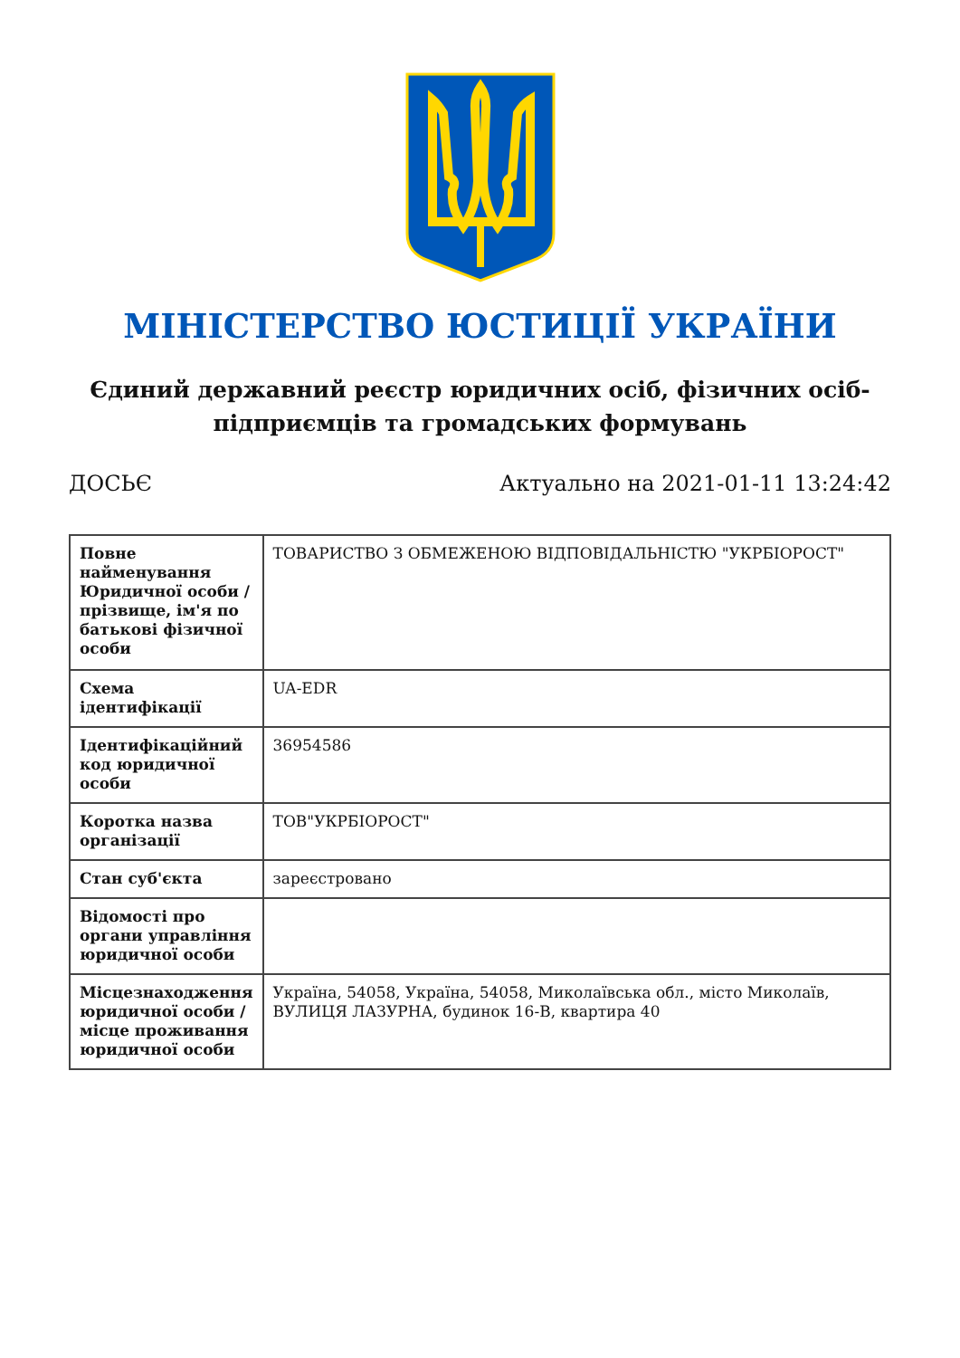МІНІСТЕРСТВО ЮСТИЦІЇ УКРАЇНИ
Єдиний державний реєстр юридичних осіб, фізичних осіб-підприємців та громадських формувань
ДОСЬЄ Актуально на 2021-01-11 13:24:42
| Повне найменування Юридичної особи / прізвище, ім'я по батькові фізичної особи | ТОВАРИСТВО З ОБМЕЖЕНОЮ ВІДПОВІДАЛЬНІСТЮ "УКРБІОРОСТ" |
| Схема ідентифікації | UA-EDR |
| Ідентифікаційний код юридичної особи | 36954586 |
| Коротка назва організації | ТОВ"УКРБІОРОСТ" |
| Стан суб'єкта | зареєстровано |
| Відомості про органи управління юридичної особи | |
| Місцезнаходження юридичної особи / місце проживання юридичної особи | Україна, 54058, Україна, 54058, Миколаївська обл., місто Миколаїв, ВУЛИЦЯ ЛАЗУРНА, будинок 16-В, квартира 40 |